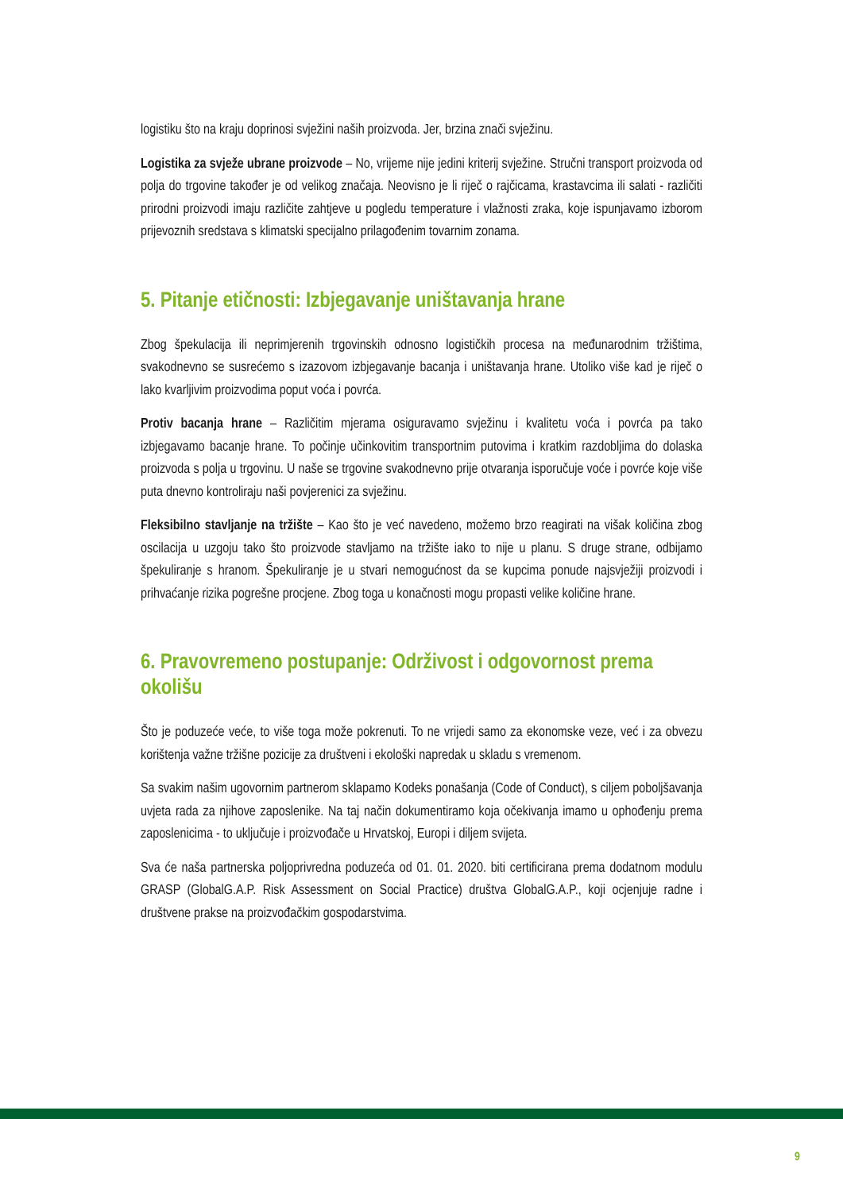logistiku što na kraju doprinosi svježini naših proizvoda. Jer, brzina znači svježinu.
Logistika za svježe ubrane proizvode – No, vrijeme nije jedini kriterij svježine. Stručni transport proizvoda od polja do trgovine također je od velikog značaja. Neovisno je li riječ o rajčicama, krastavcima ili salati - različiti prirodni proizvodi imaju različite zahtjeve u pogledu temperature i vlažnosti zraka, koje ispunjavamo izborom prijevoznih sredstava s klimatski specijalno prilagođenim tovarnim zonama.
5. Pitanje etičnosti: Izbjegavanje uništavanja hrane
Zbog špekulacija ili neprimjerenih trgovinskih odnosno logističkih procesa na međunarodnim tržištima, svakodnevno se susrećemo s izazovom izbjegavanje bacanja i uništavanja hrane. Utoliko više kad je riječ o lako kvarljivim proizvodima poput voća i povrća.
Protiv bacanja hrane – Različitim mjerama osiguravamo svježinu i kvalitetu voća i povrća pa tako izbjegavamo bacanje hrane. To počinje učinkovitim transportnim putovima i kratkim razdobljima do dolaska proizvoda s polja u trgovinu. U naše se trgovine svakodnevno prije otvaranja isporučuje voće i povrće koje više puta dnevno kontroliraju naši povjerenici za svježinu.
Fleksibilno stavljanje na tržište – Kao što je već navedeno, možemo brzo reagirati na višak količina zbog oscilacija u uzgoju tako što proizvode stavljamo na tržište iako to nije u planu. S druge strane, odbijamo špekuliranje s hranom. Špekuliranje je u stvari nemogućnost da se kupcima ponude najsvježiji proizvodi i prihvaćanje rizika pogrešne procjene. Zbog toga u konačnosti mogu propasti velike količine hrane.
6. Pravovremeno postupanje: Održivost i odgovornost prema okolišu
Što je poduzeće veće, to više toga može pokrenuti. To ne vrijedi samo za ekonomske veze, već i za obvezu korištenja važne tržišne pozicije za društveni i ekološki napredak u skladu s vremenom.
Sa svakim našim ugovornim partnerom sklapamo Kodeks ponašanja (Code of Conduct), s ciljem poboljšavanja uvjeta rada za njihove zaposlenike. Na taj način dokumentiramo koja očekivanja imamo u ophođenju prema zaposlenicima - to uključuje i proizvođače u Hrvatskoj, Europi i diljem svijeta.
Sva će naša partnerska poljoprivredna poduzeća od 01. 01. 2020. biti certificirana prema dodatnom modulu GRASP (GlobalG.A.P. Risk Assessment on Social Practice) društva GlobalG.A.P., koji ocjenjuje radne i društvene prakse na proizvođačkim gospodarstvima.
9